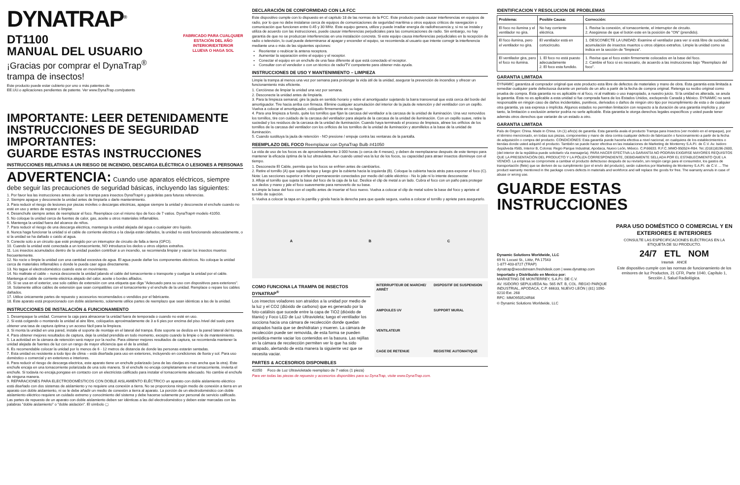DYNATRAP<sup>®</sup>
DT1100
MANUAL DEL USUARIO
FABRICADO PARA CUALQUIER
ESTACIÓN DEL AÑO
INTERIOR/EXTERIOR
LLUEVA O HAGA SOL
¡Gracias por comprar el DynaTrap<sup>®</sup>
trampa de insectos!
Este producto puede estar cubierto por uno o más patentes de
EE.UU.o aplicaciones pendientes de patente. Ver www.DynaTrap.com/patents
IMPORTANTE: LEER DETENIDAMENTE
INSTRUCCIONES DE SEGURIDAD IMPORTANTES:
GUARDE ESTAS INSTRUCCIONES
INSTRUCCIONES RELATIVAS A UN RIESGO DE INCENDIO, DESCARGA ELÉCTRICA O LESIONES A PERSONAS
ADVERTENCIA: Cuando use aparatos eléctricos, siempre debe seguir las precauciones de seguridad básicas, incluyendo las siguientes:
1. Por favor lea las instrucciones antes de usar la trampa para insectos DynaTrap® y guárdelas para futuras referencias.
2. Siempre apague y desconecte la unidad antes de limpiarla o darle mantenimiento.
3. Para reducir el riesgo de lesiones por piezas móviles o descargas eléctricas, apague siempre la unidad y desconecte el enchufe cuando no esté en uso y antes de reparar o limpiar.
4. Desenchufe siempre antes de reemplazar el foco. Reemplace con el mismo tipo de foco de 7 vatios. DynaTrap® modelo 41050.
5. No coloque la unidad cerca de fuentes de calor, gas, aceite u otros materiales inflamables.
6. Mantenga la unidad fuera del alcance de niños.
7. Para reducir el riesgo de una descarga eléctrica, mantenga la unidad alejada del agua o cualquier otro líquido.
8. Nunca haga funcionar la unidad si el cable de corriente eléctrica o la clavija están dañados, la unidad no está funcionando adecuadamente, o si la unidad se ha dañado o caído al agua.
9. Conecte solo a un circuito que esté protegido por un interruptor de circuito de falla a tierra (GFCI).
10. Cuando la unidad esté conectada a un tomacorriente, NO introduzca los dedos u otros objetos extraños.
11. Los insectos acumulados dentro de la unidad pueden contribuir a un incendio, se recomienda limpiar y vaciar los insectos muertos frecuentemente.
12. No rocíe o limpie la unidad con una cantidad excesiva de agua. El agua puede dañar los componentes eléctricos. No coloque la unidad cerca de materiales inflamables o donde le pueda caer agua directamente.
13. No tague el electrodoméstico cuando este en movimiento.
14. No maltrate el cable – nunca desconecte la unidad jalando el cable del tomacorriente o transporte y cuelgue la unidad por el cable. Mantenga el cable de corriente eléctrica alejado del calor, aceite o bordes afilados.
15. Si se usa en el exterior, use solo cables de extensión con una etiqueta que diga "Adecuado para su uso con dispositivos para exteriores".
16. Solamente utilice cables de extensión que sean compatibles con el tomacorriente y el enchufe de la unidad. Remplace o repare los cables dañados.
17. Utilice únicamente partes de repuesto y accesorios recomendados o vendidos por el fabricante.
18. Este aparato está proporcionado con doble aislamiento, solamente utilice partes de reemplazo que sean idénticas a las de la unidad.
INSTRUCCIONES DE INSTALACIÓN & FUNCIONAMIENTO
1. Desempaque la unidad. Conserve la caja para almacenar la unidad fuera de temporada o cuando no esté en uso.
2. Si está colgando o montando la unidad al aire libre, colóquelos aproximadamente de 3 a 6 pies por encima del piso /nivel del suelo para obtener una tasa de captura óptima y un acceso fácil para la limpieza.
3. Si monta la unidad en una pared, instale el soporte de montaje en el lateral del trampa. Este soporte se desliza en la pared lateral del trampa.
4. Para obtener mejores resultados de captura, deje la unidad prendida en todo momento, excepto cuando la limpie o le de mantenimiento.
5. La actividad en la cámara de retención será mayor por la noche. Para obtener mejores resultados de captura, se recomienda mantener la unidad alejada de fuentes de luz con un rango de mayor eficiencia que el de la unidad.
6. Es recomendable colocar la unidad por lo menos de 6 - 12 metros de distancia de donde las personas estarán sentadas.
7. Esta unidad es resistente a todo tipo de clima – está diseñada para uso en exteriores, incluyendo en condiciones de lluvia y sol. Para uso doméstico o comercial y en exteriores e interiores.
8. Para reducir el riesgo de descarga electrica, este aparato tiene un enchufe polarizado (una de las clavijas es mas ancha que la otra). Este enchufe encaja en una tomacorriente polarizada de una solo manera. Si el enchufe no encaja completamente en el tomacorriente, invierta el enchufe. Si todavia no encaja,pongase en contacto con un electricista calificado para instalar el tomacorriente adecuado. No cambie el enchufe de ninguna manera.
9. REPARACIONES PARA ELECTRODOMÉSTICOS CON DOBLE AISLAMIENTO ELÉCTRICO un aparato con doble aislamiento eléctrico está diseñado con dos sistemas de aislamiento y no requiere una conexión a tierra. No se proporciona ningún medio de conexión a tierra en un aparato con doble aislamiento, ni se le debe añadir un medio de conexión a tierra al aparato. La porción de un electrodoméstico con doble aislamiento eléctrico requiere un cuidado extremo y conocimiento del sistema y debe hacerse solamente por personal de servicio calificado. Las partes de repuesto de un aparato con doble aislamiento deben ser idénticas a las del electrodoméstico y deben estar marcadas con las palabras "doble aislamiento" o "doble aislación". El símbolo ▢
DECLARACIÓN DE CONFORMIDAD CON LA FCC
Este dispositivo cumple con lo dispuesto en el capítulo 18 de las normas de la FCC. Este producto puede causar interferencias en equipos de radio, por lo que no debe instalarse cerca de equipos de comunicaciones de seguridad marítima u otros equipos críticos de navegación o comunicación que funcionen entre 0.45 y 30 MHz. Este equipo genera, utiliza y puede irradiar energía de radiofrecuencia y, si no se instala y utiliza de acuerdo con las instrucciones, puede causar interferencias perjudiciales para las comunicaciones de radio. Sin embargo, no hay garantía de que no se produzcan interferencias en una instalación concreta. Si este equipo causa interferencias perjudiciales en la recepción de radio o televisión, lo cual puede determinarse al apagar y encender el equipo, se recomienda al usuario que intente corregir la interferencia mediante una o más de las siguientes opciones:
Reorientar o reubicar la antena receptora.
Aumentar la separación entre el equipo y el receptor.
Conectar el equipo en un enchufe de una fase diferente al que está conectado el receptor.
Consultar con el vendedor o con un técnico de radio/TV competente para obtener más ayuda.
INSTRUCCIONES DE USO Y MANTENIMIENTO – LIMPIEZA
Limpie la trampa al menos una vez por semana para prolongar la vida útil de la unidad, asegurar la prevención de incendios y ofrecer un funcionamiento más eficiente.
1. Cerciórese de limpiar la unidad una vez por semana.
2. Desconecte la unidad antes de limpiarla.
3. Para la limpieza semanal, gire la jaula en sentido horario y retire el amortiguador sujetando la barra transversal que está cerca del borde del amortiguador. Tire hacia arriba con firmeza. Elimine cualquier acumulación del interior de la jaula de retención y del ventilador con un cepillo. Vuelva a colocar el amortiguador, colóquelo firmemente en su lugar.
4. Para una limpieza a fondo, quite los tornillos que fijan la carcasa del ventilador a la carcasa de la unidad de iluminación. Una vez removidos los tornillos, tire con cuidado de la carcasa del ventilador para alejarla de la carcasa de la unidad de iluminación. Con un cepillo suave, retire la suciedad y los residuos de la carcasa de la unidad de iluminación. Cuando haya terminado el proceso de limpieza, alinee los orificios de los tornillos de la carcasa del ventilador con los orificios de los tornillos de la unidad de iluminación y atornillelos a la base de la unidad de iluminación.
5. Cuando sustituya la jaula de retención - NO presione / empuje contra las ventanas de la pantalla.
REEMPLAZO DEL FOCO Reemplazar con DynaTrap Bulb #41050
La vida de uso de los focos es de aproximadamente 3 000 horas (o cerca de 4 meses), y deben de reemplazarse después de este tiempo para mantener la eficacia óptima de la luz ultravioleta. Aun cuando usted vea la luz de los focos, su capacidad para atraer insectos disminuye con el tiempo.
1. Desconecte El Cable, permita que los focos se enfríen antes de cambiarlos.
2. Retire el tornillo (A) que sujeta la tapa y luego gire la cubierta hacia la izquierda (B). Coloque la cubierta hacia atrás para exponer el foco (C). Nota: Las secciones superior e inferior permanecerán conectados por medio del cable eléctrico - No lo jale ni lo intente desconectar.
3. Afloje el tornillo que sujeta la base del foco de la caja de la luz. Deslice el clip de metal a un lado. Cubra el foco con un paño para proteger sus dedos y mano y jale el foco suavemente para removerlo de su base.
4. Limpie la base del foco con el cepillo antes de insertar el foco nuevo. Vuelva a colocar el clip de metal sobre la base del foco y apriete el tornillo de sujeción.
5. Vuelva a colocar la tapa en la parrilla y gírela hacia la derecha para que quede segura, vuelva a colocar el tornillo y apriete para asegurarlo.
A B C
COMO FUNCIONA LA TRAMPA DE INSECTOS DYNATRAP<sup>®</sup>
Los insectos voladores son atraídos a la unidad por medio de la luz y el CO2 (dióxido de carbono) que es generado por la foto-catálisis que sucede entre la capa de TiO2 (dióxido de titanio) y Foco LED de Luz Ultravioleta; luego el ventilador los succiona hacia una cámara de recolección donde quedan atrapados hasta que se deshidratan y mueren. La cámara de recolección puede ser removida, de esta forma se pueden periódica-mente vaciar los contenidos en la basura. Las rejillas en la cámara de recolección permiten ver lo que ha sido atrapado, alertando de esta manera la siguiente vez que se necesita vaciar.
INTERRUPTEUR DE MARCHE/ ARRÊT DISPOSITIF DE SUSPENSION AMPOULES UV SUPPORT MURAL VENTILATEUR CAGE DE RETENUE REGISTRE AUTOMATIQUE
PARTES & ACCESORIOS DISPONIBLES
41050 Foco de Luz Ultravioletade reemplazo de 7 vatios (1 pieza)
Para ver todas las piezas de repuesto y accesorios disponibles para su DynaTrap, visite www.DynaTrap.com.
IDENTIFICACION Y RESOLUCION DE PROBLEMAS
| Problema: | Posible Causa: | Corrección: |
| --- | --- | --- |
| El foco no ilumina y el ventilador no gira. | No hay corriente eléctrica. | 1. Revise la conexión, el tomacorriente, el interruptor de circuito. 2. Asegúrese de que el botón este en la posición de "ON" (prendido). |
| El foco ilumina, pero el ventilador no gira. | El ventilador está en cortocircuito. | 1. DESCONECTE LA UNIDAD: Examine el ventilador para ver si está libre de suciedad, acumulación de insectos muertos u otros objetos extraños. Limpie la unidad como se indica en la sección de "limpieza". |
| El ventilador gira, pero el foco no ilumina. | 1. El foco no está puesto adecuadamente 2. El foco esta fundido. | 1. Revise que el foco estén firmemente colocados en la base del foco. 2. Cambie el foco si es necesario, de acuerdo a las instrucciones bajo "Reemplazo del foco". |
GARANTIA LIMITADA
DYNAMIC garantiza al comprador original que este producto esta libre de defectos de materiales y mano de obra. Esta garantia esta limitada a remediar cualquier parte defectuosa durante un periodo de un año a partir de la fecha de compra original. Retenga su recibo original como prueba de compra. Esta garantia no es aplicable ni al foco, ni al maltrato o uso inapropiado, a nuestro juicio. Si la unidad es alterada, se anula la garantia. Esta no es aplicable a esta unidad si fue comprada fuera de los Estados Unidos, excluyendo Canadá y México. DYNAMIC no será responsable en ningún caso de daños incidentales, punitivos, derivados o daños de ningún otro tipo por incumplimiento de esta o de cualquier otra garantia, ya sea expresa o implícita. Algunos estados no permiten limitación con respecto a la duración de una garantía implícita y, por tanto, la limitación o exclusión anterior podría no serle aplicable. Esta garantia le otorga derechos legales específicos y usted puede tener además otros derechos que variarán de un estado a otro.
GARANTIA LIMITADA
País de Origen: China. Made in China. Un (1) año(s) de garantía. Esta garantía avala el producto Trampa para Insectos (ver modelo en el empaque), por el término mencionado, en todas sus piezas, componentes y mano de obra contra cualquier defecto de fabricación o funcionamiento a partir de la fecha de adquisición o compra del producto. CONDICIONES: Esta garantía puede hacerla efectiva a nivel nacional, en cualquiera de los establecimientos o tiendas donde usted adquirió el producto. También se puede hacer efectiva en las instalaciones de Marketing de Monterrey S.A.P.I. de C.V. Av. Isidoro Sepúlveda #565, Interior B, Colonia: Regio Parque Industrial, Apodaca, Nuevo León, México. C.P.66633. R.F.C.:MMO-950524-R84. Tel.:(0181)8196-2600, (del interior de la república puede solicitarlo vía mensajería). PARA HACER EFECTIVA LA GARANTÍA NO PODRÁN EXIGIRSE MAYORES REQUISITOS QUE LA PRESENTACIÓN DEL PRODUCTO Y LA PÓLIZA CORRESPONDIENTE, DEBIDAMENTE SELLADA POR EL ESTABLECIMIENTO QUE LA VENDIÓ. La empresa se compromete a cambiar el producto defectuoso después de su revisión, sin ningún cargo para el consumidor, los gastos de transportación (flete) que se deriven de su cumplimiento (por el envío del producto), serán cubiertos por Marketing de Monterrey S.A.P.I. de C.V. ... The product warranty mentioned in the package covers defects in materials and workforce and will replace the goods for free. The warranty annuls in case of abuse or wrong use.
GUARDE ESTAS INSTRUCCIONES
Dynamic Solutions Worldwide, LLC
69 N. Locust St., Lititz, PA 17543
1-877-403-8727 (TRAP)
dynatrap@woodstream.freshdesk.com | www.dynatrap.com
Importado y Distribuido en Mexico por:
MARKETING DE MONTERREY, S.A.P.I. DE C.V.
AV. ISIDORO SEPULVEDA No. 565 INT. B, COL. REGIO PARQUE INDUSTRIAL, APODACA, C.P. 66633, NUEVO LEÓN | (81) 1090-0210 Ext. 268
RFC: MMO950524R84
© Dynamic Solutions Worldwide, LLC
PARA USO DOMÉSTICO O COMERCIAL Y EN EXTERIORES E INTERIORES
CONSULTE LAS ESPECIFICACIONES ELÉCTRICAS EN LA ETIQUETA DE SU PRODUCTO.
24/7 ETL NOM
Intertek ANCE
Este dispositivo cumple con las normas de funcionamiento de los emisores de luz Productos, 21 CFR, Parte 1040, Capítulo 1, Sección J, Salud Radiológica.